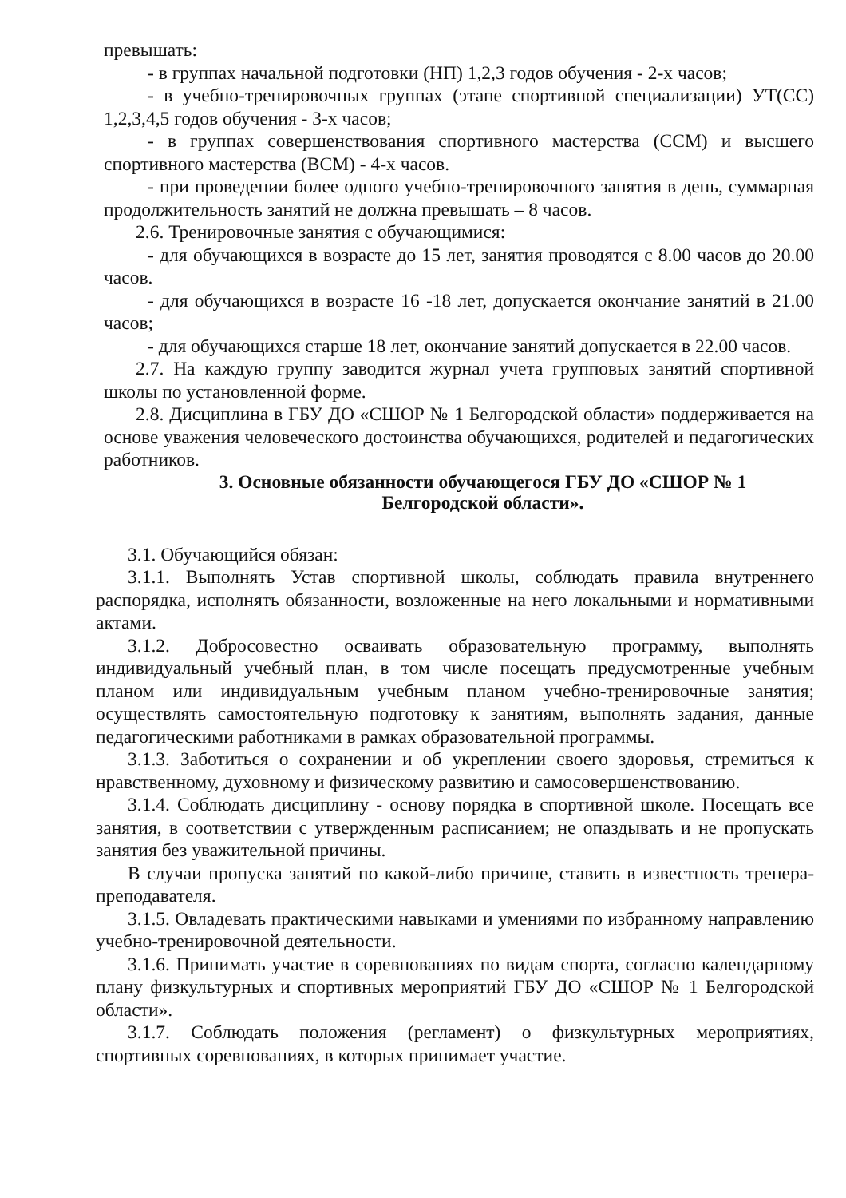превышать:
- в группах начальной подготовки (НП) 1,2,3 годов обучения - 2-х часов;
- в учебно-тренировочных группах (этапе спортивной специализации) УТ(СС) 1,2,3,4,5 годов обучения - 3-х часов;
- в группах совершенствования спортивного мастерства (ССМ) и высшего спортивного мастерства (ВСМ) - 4-х часов.
- при проведении более одного учебно-тренировочного занятия в день, суммарная продолжительность занятий не должна превышать – 8 часов.
2.6. Тренировочные занятия с обучающимися:
- для обучающихся в возрасте до 15 лет, занятия проводятся с 8.00 часов до 20.00 часов.
- для обучающихся в возрасте 16 -18 лет, допускается окончание занятий в 21.00 часов;
- для обучающихся старше 18 лет, окончание занятий допускается в 22.00 часов.
2.7. На каждую группу заводится журнал учета групповых занятий спортивной школы по установленной форме.
2.8. Дисциплина в ГБУ ДО «СШОР № 1 Белгородской области» поддерживается на основе уважения человеческого достоинства обучающихся, родителей и педагогических работников.
3. Основные обязанности обучающегося ГБУ ДО «СШОР № 1
Белгородской области».
3.1. Обучающийся обязан:
3.1.1. Выполнять Устав спортивной школы, соблюдать правила внутреннего распорядка, исполнять обязанности, возложенные на него локальными и нормативными актами.
3.1.2. Добросовестно осваивать образовательную программу, выполнять индивидуальный учебный план, в том числе посещать предусмотренные учебным планом или индивидуальным учебным планом учебно-тренировочные занятия; осуществлять самостоятельную подготовку к занятиям, выполнять задания, данные педагогическими работниками в рамках образовательной программы.
3.1.3. Заботиться о сохранении и об укреплении своего здоровья, стремиться к нравственному, духовному и физическому развитию и самосовершенствованию.
3.1.4. Соблюдать дисциплину - основу порядка в спортивной школе. Посещать все занятия, в соответствии с утвержденным расписанием; не опаздывать и не пропускать занятия без уважительной причины.
В случаи пропуска занятий по какой-либо причине, ставить в известность тренера-преподавателя.
3.1.5. Овладевать практическими навыками и умениями по избранному направлению учебно-тренировочной деятельности.
3.1.6. Принимать участие в соревнованиях по видам спорта, согласно календарному плану физкультурных и спортивных мероприятий ГБУ ДО «СШОР № 1 Белгородской области».
3.1.7. Соблюдать положения (регламент) о физкультурных мероприятиях, спортивных соревнованиях, в которых принимает участие.